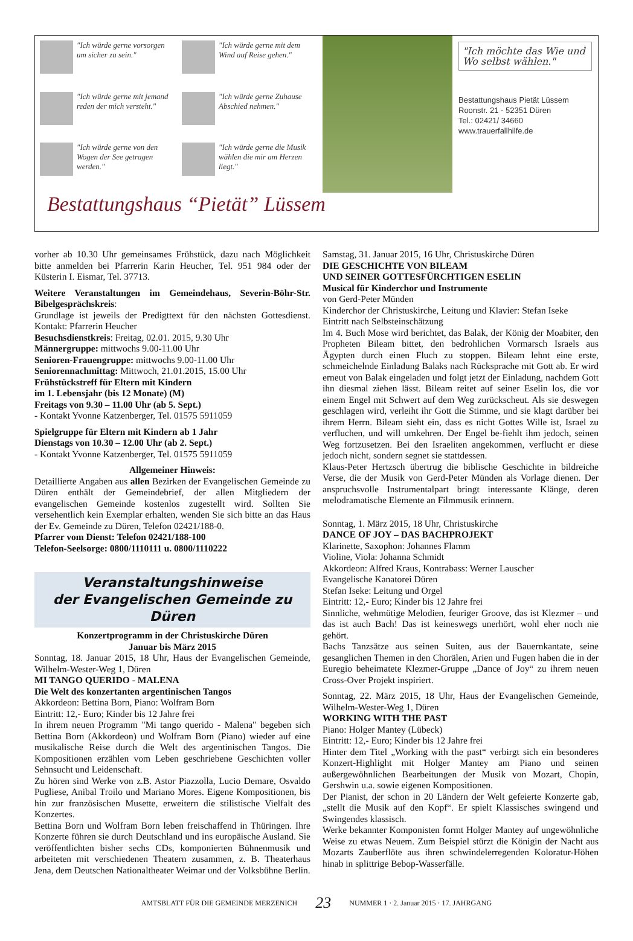"Ich würde gerne vorsorgen um sicher zu sein."
"Ich würde gerne mit dem Wind auf Reise gehen."
"Ich würde gerne mit jemand reden der mich versteht."
"Ich würde gerne Zuhause Abschied nehmen."
"Ich würde gerne von den Wogen der See getragen werden."
"Ich würde gerne die Musik wählen die mir am Herzen liegt."
"Ich möchte das Wie und Wo selbst wählen."
Bestattungshaus Pietät Lüssem
Roonstr. 21 - 52351 Düren
Tel.: 02421/ 34660
www.trauerfallhilfe.de
Bestattungshaus “Pietät” Lüssem
vorher ab 10.30 Uhr gemeinsames Frühstück, dazu nach Möglichkeit bitte anmelden bei Pfarrerin Karin Heucher, Tel. 951 984 oder der Küsterin I. Eismar, Tel. 37713.
Weitere Veranstaltungen im Gemeindehaus, Severin-Böhr-Str. Bibelgesprächskreis:
Grundlage ist jeweils der Predigttext für den nächsten Gottesdienst. Kontakt: Pfarrerin Heucher
Besuchsdienstkreis: Freitag, 02.01. 2015, 9.30 Uhr
Männergruppe: mittwochs 9.00-11.00 Uhr
Senioren-Frauengruppe: mittwochs 9.00-11.00 Uhr
Seniorennachmittag: Mittwoch, 21.01.2015, 15.00 Uhr
Frühstückstreff für Eltern mit Kindern
im 1. Lebensjahr (bis 12 Monate) (M)
Freitags von 9.30 – 11.00 Uhr (ab 5. Sept.)
- Kontakt Yvonne Katzenberger, Tel. 01575 5911059
Spielgruppe für Eltern mit Kindern ab 1 Jahr
Dienstags von 10.30 – 12.00 Uhr (ab 2. Sept.)
- Kontakt Yvonne Katzenberger, Tel. 01575 5911059
Allgemeiner Hinweis:
Detaillierte Angaben aus allen Bezirken der Evangelischen Gemeinde zu Düren enthält der Gemeindebrief, der allen Mitgliedern der evangelischen Gemeinde kostenlos zugestellt wird. Sollten Sie versehentlich kein Exemplar erhalten, wenden Sie sich bitte an das Haus der Ev. Gemeinde zu Düren, Telefon 02421/188-0.
Pfarrer vom Dienst: Telefon 02421/188-100
Telefon-Seelsorge: 0800/1110111 u. 0800/1110222
Veranstaltungshinweise
der Evangelischen Gemeinde zu Düren
Konzertprogramm in der Christuskirche Düren
Januar bis März 2015
Sonntag, 18. Januar 2015, 18 Uhr, Haus der Evangelischen Gemeinde, Wilhelm-Wester-Weg 1, Düren
MI TANGO QUERIDO - MALENA
Die Welt des konzertanten argentinischen Tangos
Akkordeon: Bettina Born, Piano: Wolfram Born
Eintritt: 12,- Euro; Kinder bis 12 Jahre frei
In ihrem neuen Programm "Mi tango querido - Malena" begeben sich Bettina Born (Akkordeon) und Wolfram Born (Piano) wieder auf eine musikalische Reise durch die Welt des argentinischen Tangos. Die Kompositionen erzählen vom Leben geschriebene Geschichten voller Sehnsucht und Leidenschaft.
Zu hören sind Werke von z.B. Astor Piazzolla, Lucio Demare, Osvaldo Pugliese, Anibal Troilo und Mariano Mores. Eigene Kompositionen, bis hin zur französischen Musette, erweitern die stilistische Vielfalt des Konzertes.
Bettina Born und Wolfram Born leben freischaffend in Thüringen. Ihre Konzerte führen sie durch Deutschland und ins europäische Ausland. Sie veröffentlichten bisher sechs CDs, komponierten Bühnenmusik und arbeiteten mit verschiedenen Theatern zusammen, z. B. Theaterhaus Jena, dem Deutschen Nationaltheater Weimar und der Volksbühne Berlin.
Samstag, 31. Januar 2015, 16 Uhr, Christuskirche Düren
DIE GESCHICHTE VON BILEAM
UND SEINER GOTTESFÜRCHTIGEN ESELIN
Musical für Kinderchor und Instrumente
von Gerd-Peter Münden
Kinderchor der Christuskirche, Leitung und Klavier: Stefan Iseke
Eintritt nach Selbsteinschätzung
Im 4. Buch Mose wird berichtet, das Balak, der König der Moabiter, den Propheten Bileam bittet, den bedrohlichen Vormarsch Israels aus Ägypten durch einen Fluch zu stoppen. Bileam lehnt eine erste, schmeichelnde Einladung Balaks nach Rücksprache mit Gott ab. Er wird erneut von Balak eingeladen und folgt jetzt der Einladung, nachdem Gott ihn diesmal ziehen lässt. Bileam reitet auf seiner Eselin los, die vor einem Engel mit Schwert auf dem Weg zurückscheut. Als sie deswegen geschlagen wird, verleiht ihr Gott die Stimme, und sie klagt darüber bei ihrem Herrn. Bileam sieht ein, dass es nicht Gottes Wille ist, Israel zu verfluchen, und will umkehren. Der Engel be-fiehlt ihm jedoch, seinen Weg fortzusetzen. Bei den Israeliten angekommen, verflucht er diese jedoch nicht, sondern segnet sie stattdessen.
Klaus-Peter Hertzsch übertrug die biblische Geschichte in bildreiche Verse, die der Musik von Gerd-Peter Münden als Vorlage dienen. Der anspruchsvolle Instrumentalpart bringt interessante Klänge, deren melodramatische Elemente an Filmmusik erinnern.
Sonntag, 1. März 2015, 18 Uhr, Christuskirche
DANCE OF JOY – DAS BACHPROJEKT
Klarinette, Saxophon: Johannes Flamm
Violine, Viola: Johanna Schmidt
Akkordeon: Alfred Kraus, Kontrabass: Werner Lauscher
Evangelische Kanatorei Düren
Stefan Iseke: Leitung und Orgel
Eintritt: 12,- Euro; Kinder bis 12 Jahre frei
Sinnliche, wehmütige Melodien, feuriger Groove, das ist Klezmer – und das ist auch Bach! Das ist keineswegs unerhört, wohl eher noch nie gehört.
Bachs Tanzsätze aus seinen Suiten, aus der Bauernkantate, seine gesanglichen Themen in den Chorälen, Arien und Fugen haben die in der Euregio beheimatete Klezmer-Gruppe „Dance of Joy“ zu ihrem neuen Cross-Over Projekt inspiriert.
Sonntag, 22. März 2015, 18 Uhr, Haus der Evangelischen Gemeinde, Wilhelm-Wester-Weg 1, Düren
WORKING WITH THE PAST
Piano: Holger Mantey (Lübeck)
Eintritt: 12,- Euro; Kinder bis 12 Jahre frei
Hinter dem Titel „Working with the past“ verbirgt sich ein besonderes Konzert-Highlight mit Holger Mantey am Piano und seinen außergewöhnlichen Bearbeitungen der Musik von Mozart, Chopin, Gershwin u.a. sowie eigenen Kompositionen.
Der Pianist, der schon in 20 Ländern der Welt gefeierte Konzerte gab, „stellt die Musik auf den Kopf“. Er spielt Klassisches swingend und Swingendes klassisch.
Werke bekannter Komponisten formt Holger Mantey auf ungewöhnliche Weise zu etwas Neuem. Zum Beispiel stürzt die Königin der Nacht aus Mozarts Zauberflöte aus ihren schwindelerregenden Koloratur-Höhen hinab in splittrige Bebop-Wasserfälle.
AMTSBLATT FÜR DIE GEMEINDE MERZENICH 23 NUMMER 1 · 2. Januar 2015 · 17. JAHRGANG